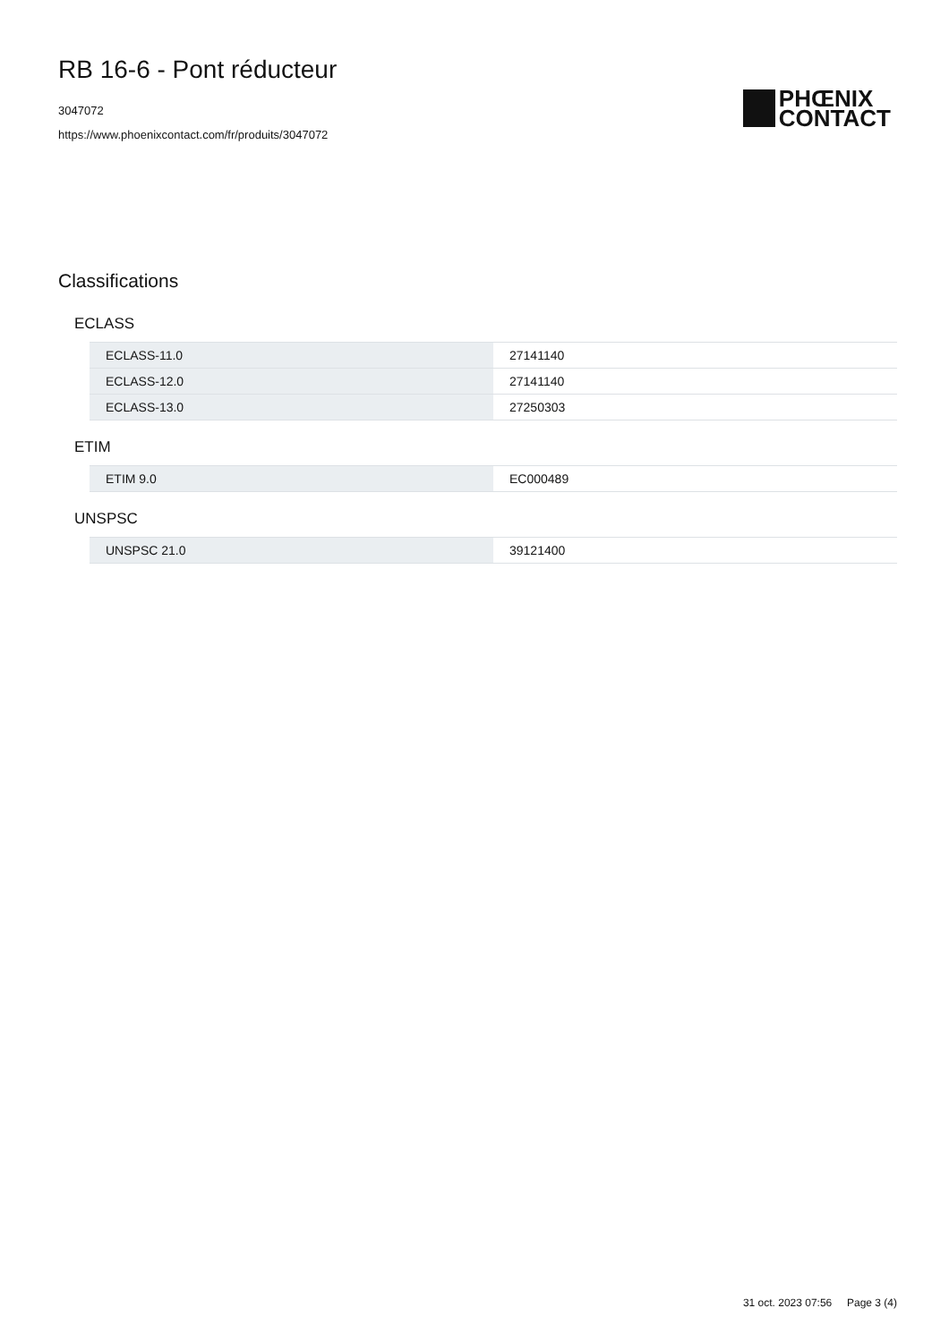RB 16-6 - Pont réducteur
3047072
https://www.phoenixcontact.com/fr/produits/3047072
PHŒNIX
CONTACT
Classifications
ECLASS
| ECLASS-11.0 | 27141140 |
| ECLASS-12.0 | 27141140 |
| ECLASS-13.0 | 27250303 |
ETIM
| ETIM 9.0 | EC000489 |
UNSPSC
| UNSPSC 21.0 | 39121400 |
31 oct. 2023 07:56 Page 3 (4)